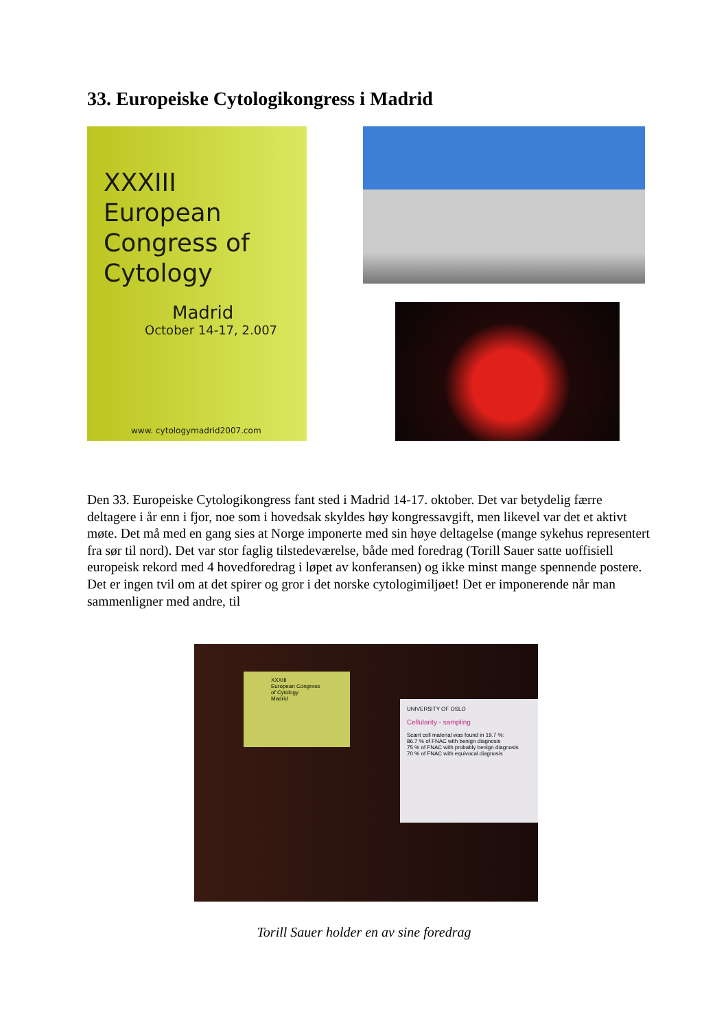33. Europeiske Cytologikongress i Madrid
XXXIII
European
Congress of
Cytology
Madrid
October 14-17, 2.007
www. cytologymadrid2007.com
Den 33. Europeiske Cytologikongress fant sted i Madrid 14-17. oktober. Det var betydelig færre deltagere i år enn i fjor, noe som i hovedsak skyldes høy kongressavgift, men likevel var det et aktivt møte. Det må med en gang sies at Norge imponerte med sin høye deltagelse (mange sykehus representert fra sør til nord). Det var stor faglig tilstedeværelse, både med foredrag (Torill Sauer satte uoffisiell europeisk rekord med 4 hovedforedrag i løpet av konferansen) og ikke minst mange spennende postere. Det er ingen tvil om at det spirer og gror i det norske cytologimiljøet! Det er imponerende når man sammenligner med andre, til
XXXIII
European Congress
of Cytology
Madrid
UNIVERSITY OF OSLO
Cellularity - sampling
Scant cell material was found in 19.7 %:
86.7 % of FNAC with benign diagnosis
75 % of FNAC with probably benign diagnosis
70 % of FNAC with equivocal diagnosis
Torill Sauer holder en av sine foredrag